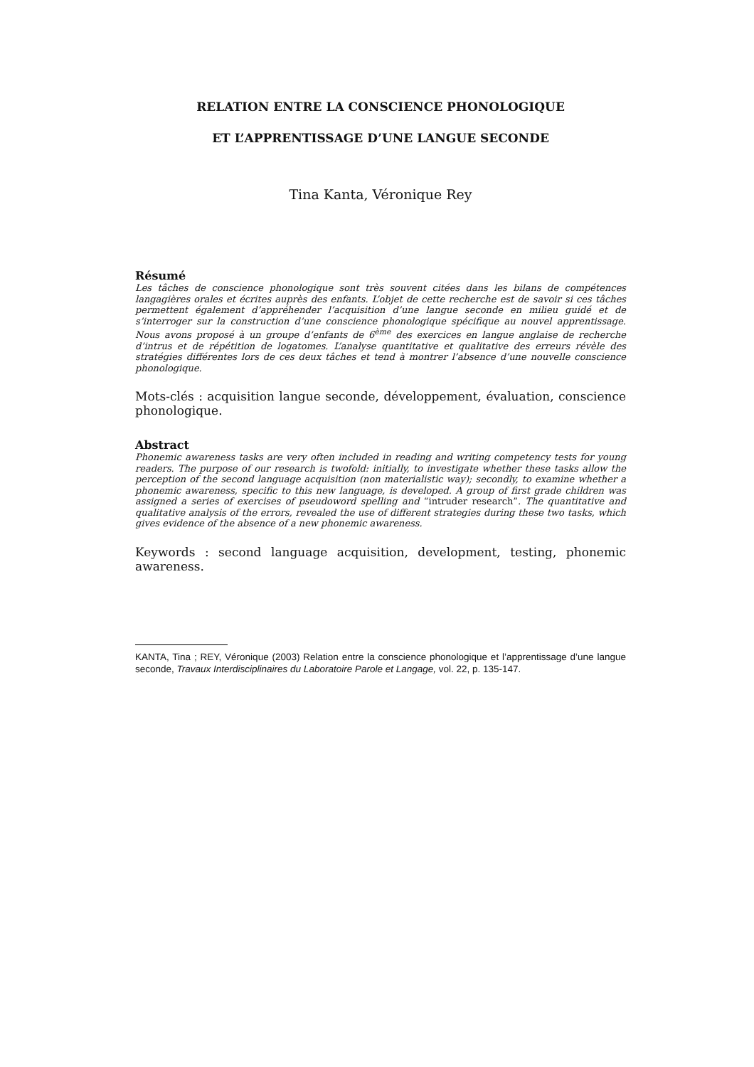RELATION ENTRE LA CONSCIENCE PHONOLOGIQUE
ET L’APPRENTISSAGE D’UNE LANGUE SECONDE
Tina Kanta, Véronique Rey
Résumé
Les tâches de conscience phonologique sont très souvent citées dans les bilans de compétences langagières orales et écrites auprès des enfants. L’objet de cette recherche est de savoir si ces tâches permettent également d’appréhender l’acquisition d’une langue seconde en milieu guidé et de s’interroger sur la construction d’une conscience phonologique spécifique au nouvel apprentissage. Nous avons proposé à un groupe d’enfants de 6<sup>ème</sup> des exercices en langue anglaise de recherche d’intrus et de répétition de logatomes. L’analyse quantitative et qualitative des erreurs révèle des stratégies différentes lors de ces deux tâches et tend à montrer l’absence d’une nouvelle conscience phonologique.
Mots-clés : acquisition langue seconde, développement, évaluation, conscience phonologique.
Abstract
Phonemic awareness tasks are very often included in reading and writing competency tests for young readers. The purpose of our research is twofold: initially, to investigate whether these tasks allow the perception of the second language acquisition (non materialistic way); secondly, to examine whether a phonemic awareness, specific to this new language, is developed. A group of first grade children was assigned a series of exercises of pseudoword spelling and “intruder research”. The quantitative and qualitative analysis of the errors, revealed the use of different strategies during these two tasks, which gives evidence of the absence of a new phonemic awareness.
Keywords : second language acquisition, development, testing, phonemic awareness.
KANTA, Tina ; REY, Véronique (2003) Relation entre la conscience phonologique et l’apprentissage d’une langue seconde, Travaux Interdisciplinaires du Laboratoire Parole et Langage, vol. 22, p. 135-147.